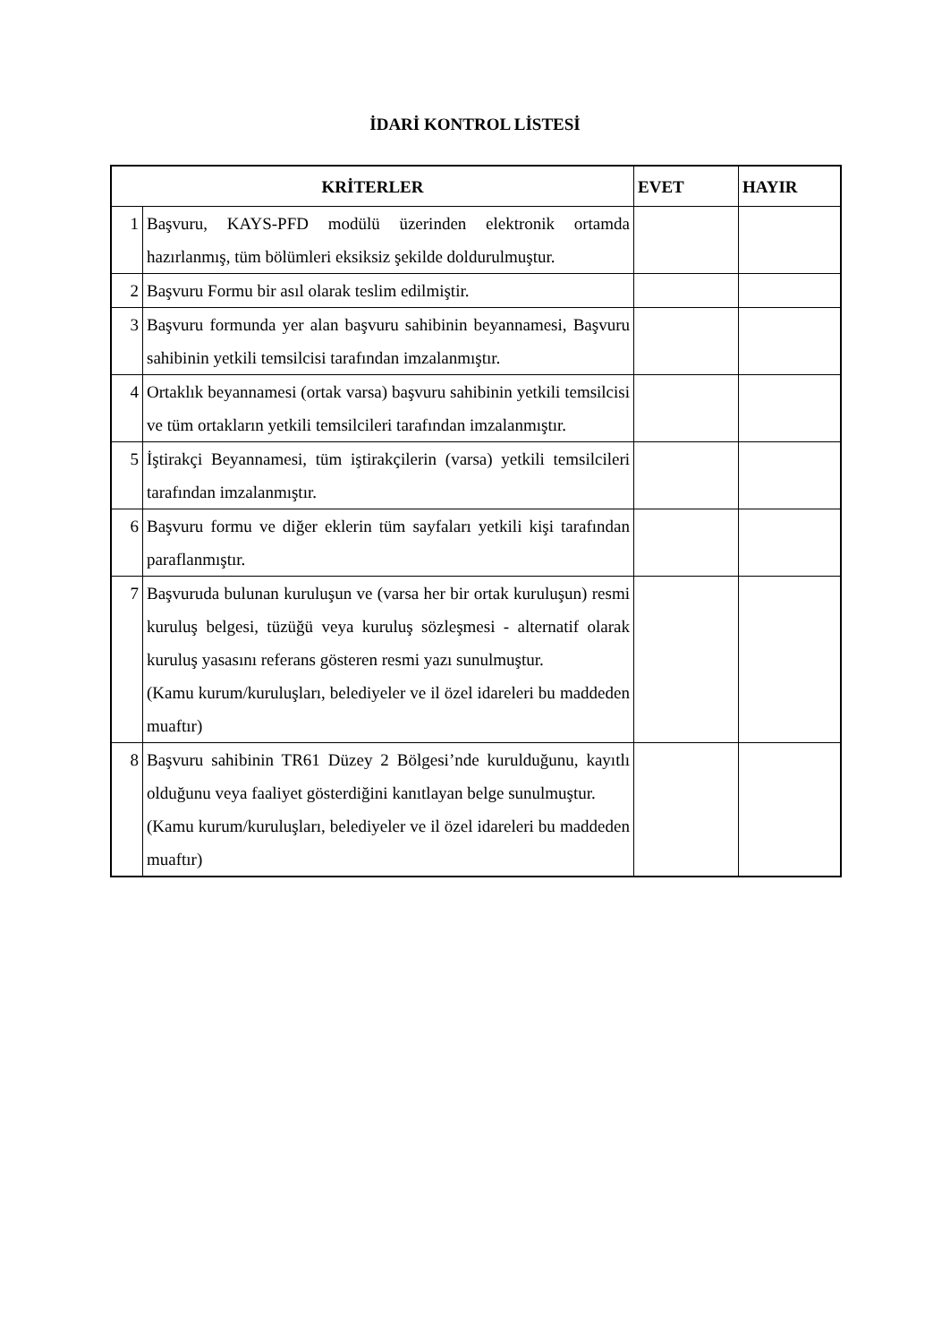İDARİ KONTROL LİSTESİ
| KRİTERLER | | EVET | HAYIR |
| --- | --- | --- | --- |
| 1 | Başvuru, KAYS-PFD modülü üzerinden elektronik ortamda hazırlanmış, tüm bölümleri eksiksiz şekilde doldurulmuştur. | | |
| 2 | Başvuru Formu bir asıl olarak teslim edilmiştir. | | |
| 3 | Başvuru formunda yer alan başvuru sahibinin beyannamesi, Başvuru sahibinin yetkili temsilcisi tarafından imzalanmıştır. | | |
| 4 | Ortaklık beyannamesi (ortak varsa) başvuru sahibinin yetkili temsilcisi ve tüm ortakların yetkili temsilcileri tarafından imzalanmıştır. | | |
| 5 | İştirakçi Beyannamesi, tüm iştirakçilerin (varsa) yetkili temsilcileri tarafından imzalanmıştır. | | |
| 6 | Başvuru formu ve diğer eklerin tüm sayfaları yetkili kişi tarafından paraflanmıştır. | | |
| 7 | Başvuruda bulunan kuruluşun ve (varsa her bir ortak kuruluşun) resmi kuruluş belgesi, tüzüğü veya kuruluş sözleşmesi - alternatif olarak kuruluş yasasını referans gösteren resmi yazı sunulmuştur. (Kamu kurum/kuruluşları, belediyeler ve il özel idareleri bu maddeden muaftır) | | |
| 8 | Başvuru sahibinin TR61 Düzey 2 Bölgesi’nde kurulduğunu, kayıtlı olduğunu veya faaliyet gösterdiğini kanıtlayan belge sunulmuştur. (Kamu kurum/kuruluşları, belediyeler ve il özel idareleri bu maddeden muaftır) | | |